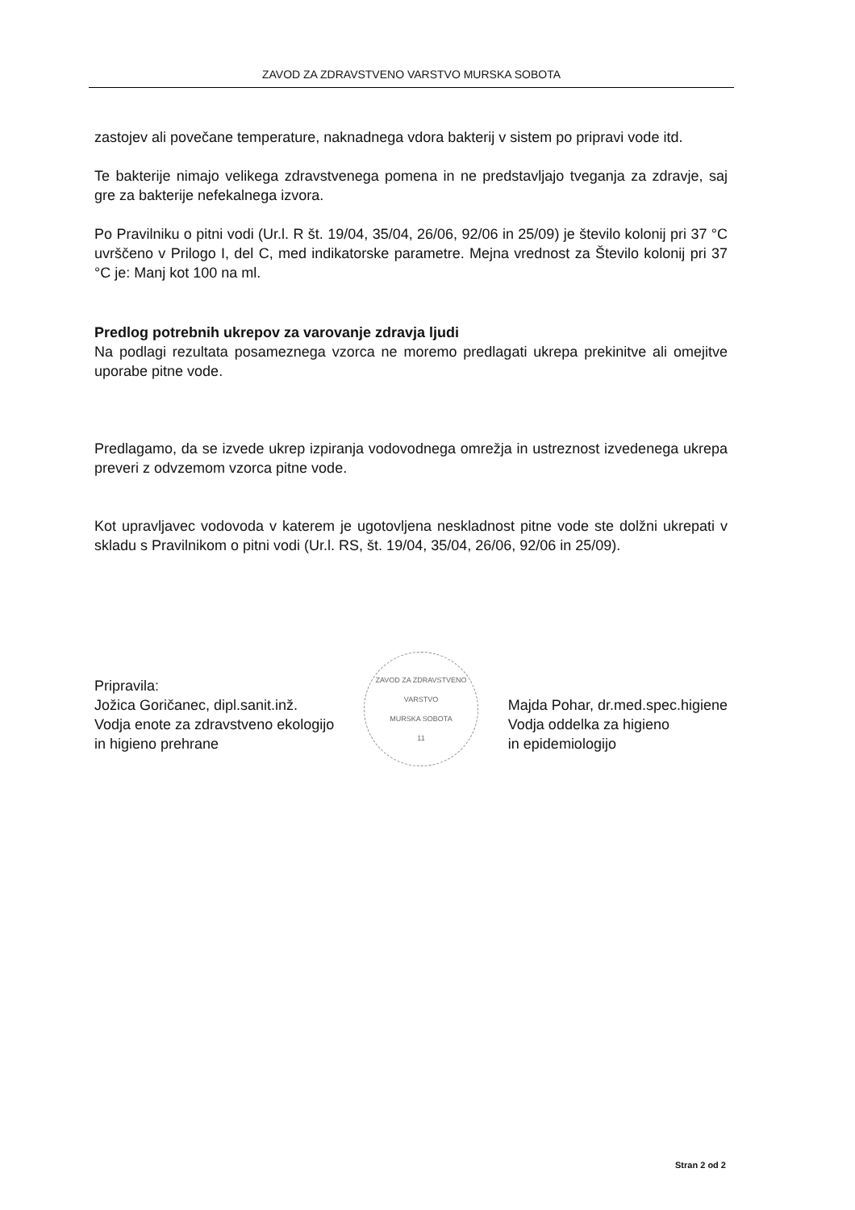ZAVOD ZA ZDRAVSTVENO VARSTVO MURSKA SOBOTA
zastojev ali povečane temperature, naknadnega vdora bakterij v sistem po pripravi vode itd.
Te bakterije nimajo velikega zdravstvenega pomena in ne predstavljajo tveganja za zdravje, saj gre za bakterije nefekalnega izvora.
Po Pravilniku o pitni vodi (Ur.l. R št. 19/04, 35/04, 26/06, 92/06 in 25/09) je število kolonij pri 37 °C uvrščeno v Prilogo I, del C, med indikatorske parametre. Mejna vrednost za Število kolonij pri 37 °C je: Manj kot 100 na ml.
Predlog potrebnih ukrepov za varovanje zdravja ljudi
Na podlagi rezultata posameznega vzorca ne moremo predlagati ukrepa prekinitve ali omejitve uporabe pitne vode.
Predlagamo, da se izvede ukrep izpiranja vodovodnega omrežja in ustreznost izvedenega ukrepa preveri z odvzemom vzorca pitne vode.
Kot upravljavec vodovoda v katerem je ugotovljena neskladnost pitne vode ste dolžni ukrepati v skladu s Pravilnikom o pitni vodi (Ur.l. RS, št. 19/04, 35/04, 26/06, 92/06 in 25/09).
Pripravila:
Jožica Goričanec, dipl.sanit.inž.
Vodja enote za zdravstveno ekologijo
in higieno prehrane
ZAVOD ZA ZDRAVSTVENO VARSTVO
MURSKA SOBOTA
11
Majda Pohar, dr.med.spec.higiene
Vodja oddelka za higieno
in epidemiologijo
Stran 2 od 2